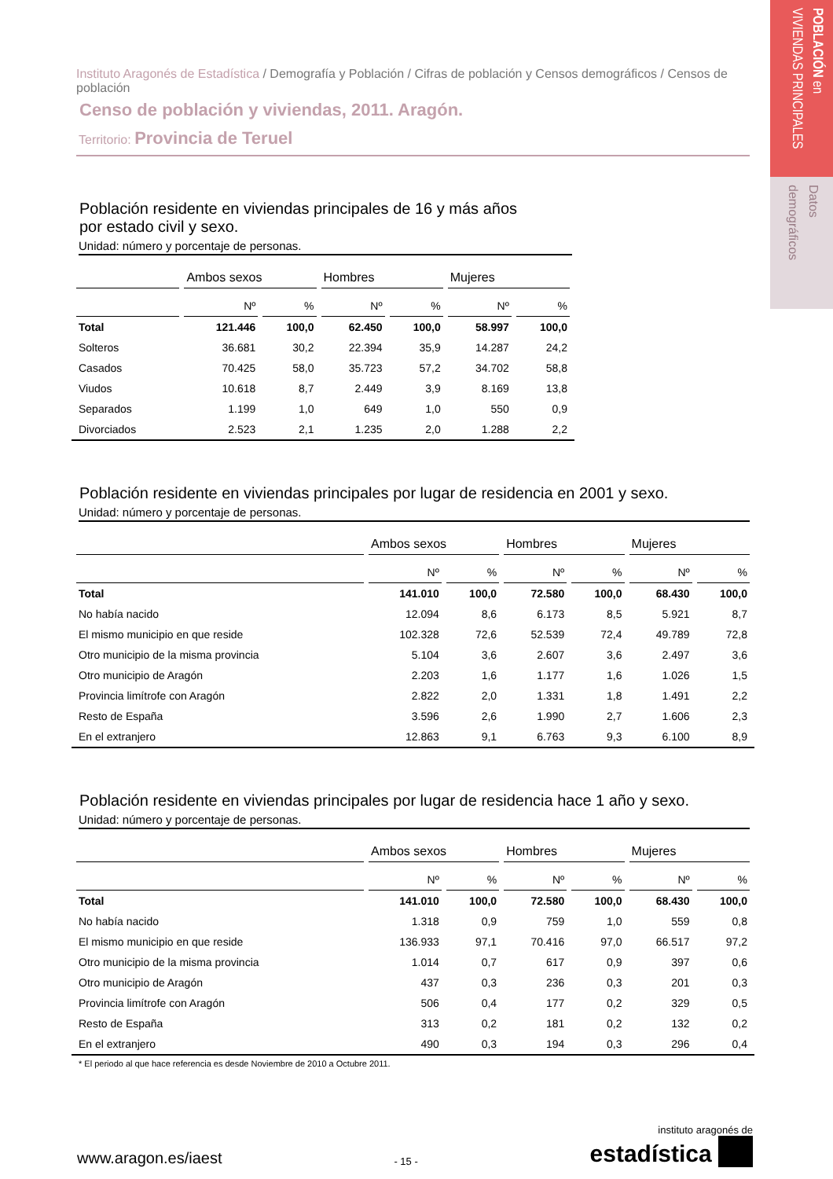POBLACIÓN en
VIVIENDAS PRINCIPALES
Datos
demográficos
Instituto Aragonés de Estadística / Demografía y Población / Cifras de población y Censos demográficos / Censos de población
Censo de población y viviendas, 2011. Aragón.
Territorio: Provincia de Teruel
Población residente en viviendas principales de 16 y más años
por estado civil y sexo.
Unidad: número y porcentaje de personas.
| | Ambos sexos | | Hombres | | Mujeres | |
| --- | --- | --- | --- | --- | --- | --- |
| | Nº | % | Nº | % | Nº | % |
| Total | 121.446 | 100,0 | 62.450 | 100,0 | 58.997 | 100,0 |
| Solteros | 36.681 | 30,2 | 22.394 | 35,9 | 14.287 | 24,2 |
| Casados | 70.425 | 58,0 | 35.723 | 57,2 | 34.702 | 58,8 |
| Viudos | 10.618 | 8,7 | 2.449 | 3,9 | 8.169 | 13,8 |
| Separados | 1.199 | 1,0 | 649 | 1,0 | 550 | 0,9 |
| Divorciados | 2.523 | 2,1 | 1.235 | 2,0 | 1.288 | 2,2 |
Población residente en viviendas principales por lugar de residencia en 2001 y sexo.
Unidad: número y porcentaje de personas.
| | Ambos sexos | | Hombres | | Mujeres | |
| --- | --- | --- | --- | --- | --- | --- |
| | Nº | % | Nº | % | Nº | % |
| Total | 141.010 | 100,0 | 72.580 | 100,0 | 68.430 | 100,0 |
| No había nacido | 12.094 | 8,6 | 6.173 | 8,5 | 5.921 | 8,7 |
| El mismo municipio en que reside | 102.328 | 72,6 | 52.539 | 72,4 | 49.789 | 72,8 |
| Otro municipio de la misma provincia | 5.104 | 3,6 | 2.607 | 3,6 | 2.497 | 3,6 |
| Otro municipio de Aragón | 2.203 | 1,6 | 1.177 | 1,6 | 1.026 | 1,5 |
| Provincia limítrofe con Aragón | 2.822 | 2,0 | 1.331 | 1,8 | 1.491 | 2,2 |
| Resto de España | 3.596 | 2,6 | 1.990 | 2,7 | 1.606 | 2,3 |
| En el extranjero | 12.863 | 9,1 | 6.763 | 9,3 | 6.100 | 8,9 |
Población residente en viviendas principales por lugar de residencia hace 1 año y sexo.
Unidad: número y porcentaje de personas.
| | Ambos sexos | | Hombres | | Mujeres | |
| --- | --- | --- | --- | --- | --- | --- |
| | Nº | % | Nº | % | Nº | % |
| Total | 141.010 | 100,0 | 72.580 | 100,0 | 68.430 | 100,0 |
| No había nacido | 1.318 | 0,9 | 759 | 1,0 | 559 | 0,8 |
| El mismo municipio en que reside | 136.933 | 97,1 | 70.416 | 97,0 | 66.517 | 97,2 |
| Otro municipio de la misma provincia | 1.014 | 0,7 | 617 | 0,9 | 397 | 0,6 |
| Otro municipio de Aragón | 437 | 0,3 | 236 | 0,3 | 201 | 0,3 |
| Provincia limítrofe con Aragón | 506 | 0,4 | 177 | 0,2 | 329 | 0,5 |
| Resto de España | 313 | 0,2 | 181 | 0,2 | 132 | 0,2 |
| En el extranjero | 490 | 0,3 | 194 | 0,3 | 296 | 0,4 |
* El periodo al que hace referencia es desde Noviembre de 2010 a Octubre 2011.
www.aragon.es/iaest
- 15 -
instituto aragonés de
estadística